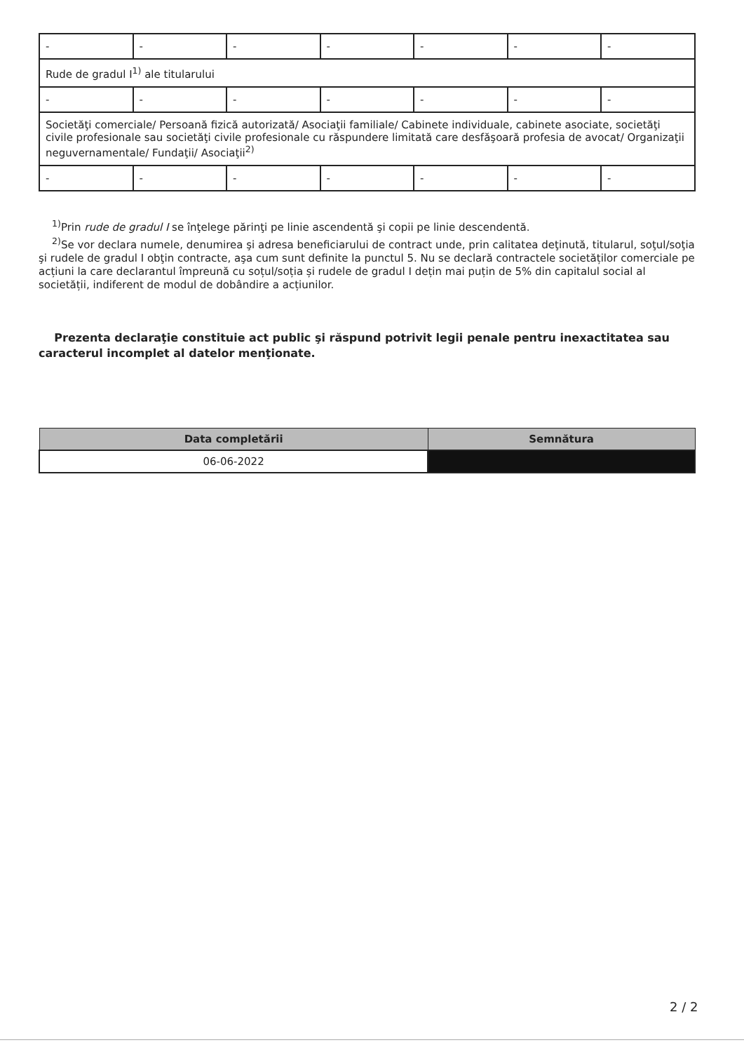| - | - | - | - | - | - | - |
| Rude de gradul I<sup>1)</sup> ale titularului | | | | | | |
| - | - | - | - | - | - | - |
| Societăţi comerciale/ Persoană fizică autorizată/ Asociaţii familiale/ Cabinete individuale, cabinete asociate, societăţi civile profesionale sau societăţi civile profesionale cu răspundere limitată care desfăşoară profesia de avocat/ Organizaţii neguvernamentale/ Fundaţii/ Asociaţii<sup>2)</sup> | | | | | | |
| - | - | - | - | - | - | - |
<sup>1)</sup> Prin rude de gradul I se înţelege părinţi pe linie ascendentă şi copii pe linie descendentă.
<sup>2)</sup> Se vor declara numele, denumirea şi adresa beneficiarului de contract unde, prin calitatea deţinută, titularul, soţul/soţia şi rudele de gradul I obţin contracte, aşa cum sunt definite la punctul 5. Nu se declară contractele societăților comerciale pe acțiuni la care declarantul împreună cu soțul/soția și rudele de gradul I dețin mai puțin de 5% din capitalul social al societății, indiferent de modul de dobândire a acțiunilor.
Prezenta declaraţie constituie act public şi răspund potrivit legii penale pentru inexactitatea sau caracterul incomplet al datelor menţionate.
| Data completării | Semnătura |
| --- | --- |
| 06-06-2022 | |
2 / 2